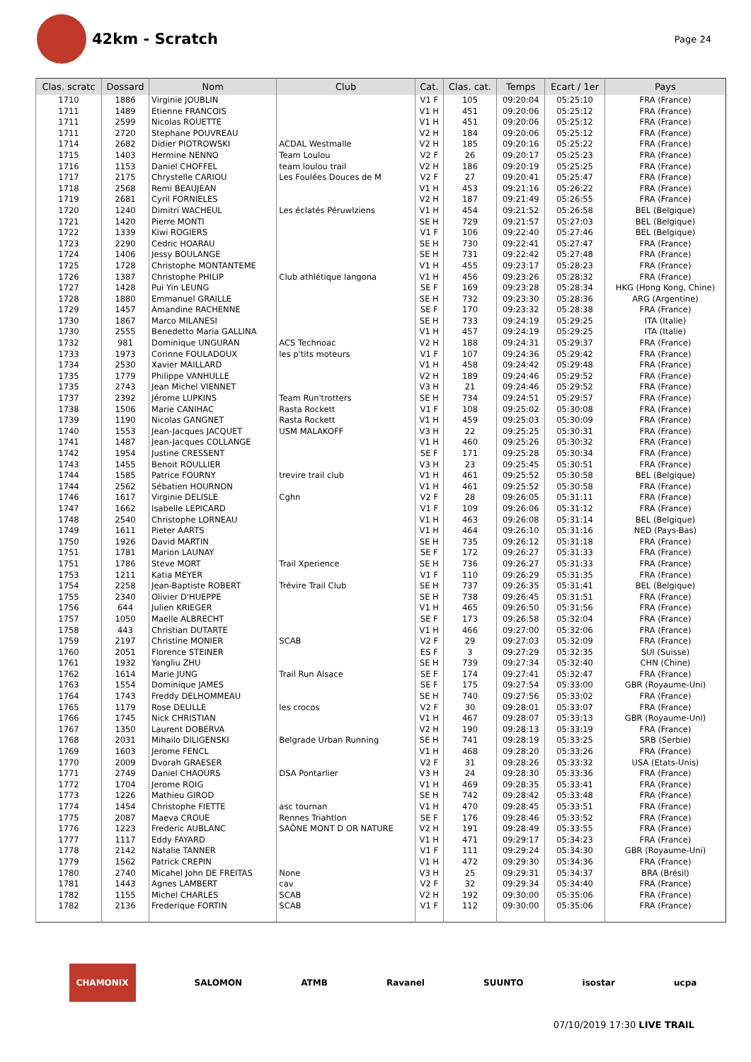42km - Scratch
Page 24
| Clas. scratc | Dossard | Nom | Club | Cat. | Clas. cat. | Temps | Ecart / 1er | Pays |
| --- | --- | --- | --- | --- | --- | --- | --- | --- |
| 1710 | 1886 | Virginie JOUBLIN | | V1 F | 105 | 09:20:04 | 05:25:10 | FRA (France) |
| 1711 | 1489 | Etienne FRANCOIS | | V1 H | 451 | 09:20:06 | 05:25:12 | FRA (France) |
| 1711 | 2599 | Nicolas ROUETTE | | V1 H | 451 | 09:20:06 | 05:25:12 | FRA (France) |
| 1711 | 2720 | Stephane POUVREAU | | V2 H | 184 | 09:20:06 | 05:25:12 | FRA (France) |
| 1714 | 2682 | Didier PIOTROWSKI | ACDAL Westmalle | V2 H | 185 | 09:20:16 | 05:25:22 | FRA (France) |
| 1715 | 1403 | Hermine NENNO | Team Loulou | V2 F | 26 | 09:20:17 | 05:25:23 | FRA (France) |
| 1716 | 1153 | Daniel CHOFFEL | team loulou trail | V2 H | 186 | 09:20:19 | 05:25:25 | FRA (France) |
| 1717 | 2175 | Chrystelle CARIOU | Les Foulées Douces de M | V2 F | 27 | 09:20:41 | 05:25:47 | FRA (France) |
| 1718 | 2568 | Remi BEAUJEAN | | V1 H | 453 | 09:21:16 | 05:26:22 | FRA (France) |
| 1719 | 2681 | Cyril FORNIELES | | V2 H | 187 | 09:21:49 | 05:26:55 | FRA (France) |
| 1720 | 1240 | Dimitri WACHEUL | Les éclatés Péruwlziens | V1 H | 454 | 09:21:52 | 05:26:58 | BEL (Belgique) |
| 1721 | 1420 | Pierre MONTI | | SE H | 729 | 09:21:57 | 05:27:03 | BEL (Belgique) |
| 1722 | 1339 | Kiwi ROGIERS | | V1 F | 106 | 09:22:40 | 05:27:46 | BEL (Belgique) |
| 1723 | 2290 | Cedric HOARAU | | SE H | 730 | 09:22:41 | 05:27:47 | FRA (France) |
| 1724 | 1406 | Jessy BOULANGE | | SE H | 731 | 09:22:42 | 05:27:48 | FRA (France) |
| 1725 | 1728 | Christophe MONTANTEME | | V1 H | 455 | 09:23:17 | 05:28:23 | FRA (France) |
| 1726 | 1387 | Christophe PHILIP | Club athlétique langona | V1 H | 456 | 09:23:26 | 05:28:32 | FRA (France) |
| 1727 | 1428 | Pui Yin LEUNG | | SE F | 169 | 09:23:28 | 05:28:34 | HKG (Hong Kong, Chine) |
| 1728 | 1880 | Emmanuel GRAILLE | | SE H | 732 | 09:23:30 | 05:28:36 | ARG (Argentine) |
| 1729 | 1457 | Amandine RACHENNE | | SE F | 170 | 09:23:32 | 05:28:38 | FRA (France) |
| 1730 | 1867 | Marco MILANESI | | SE H | 733 | 09:24:19 | 05:29:25 | ITA (Italie) |
| 1730 | 2555 | Benedetto Maria GALLINA | | V1 H | 457 | 09:24:19 | 05:29:25 | ITA (Italie) |
| 1732 | 981 | Dominique UNGURAN | ACS Technoac | V2 H | 188 | 09:24:31 | 05:29:37 | FRA (France) |
| 1733 | 1973 | Corinne FOULADOUX | les p'tits moteurs | V1 F | 107 | 09:24:36 | 05:29:42 | FRA (France) |
| 1734 | 2530 | Xavier MAILLARD | | V1 H | 458 | 09:24:42 | 05:29:48 | FRA (France) |
| 1735 | 1779 | Philippe VANHULLE | | V2 H | 189 | 09:24:46 | 05:29:52 | FRA (France) |
| 1735 | 2743 | Jean Michel VIENNET | | V3 H | 21 | 09:24:46 | 05:29:52 | FRA (France) |
| 1737 | 2392 | Jérome LUPKINS | Team Run'trotters | SE H | 734 | 09:24:51 | 05:29:57 | FRA (France) |
| 1738 | 1506 | Marie CANIHAC | Rasta Rockett | V1 F | 108 | 09:25:02 | 05:30:08 | FRA (France) |
| 1739 | 1190 | Nicolas GANGNET | Rasta Rockett | V1 H | 459 | 09:25:03 | 05:30:09 | FRA (France) |
| 1740 | 1553 | Jean-Jacques JACQUET | USM MALAKOFF | V3 H | 22 | 09:25:25 | 05:30:31 | FRA (France) |
| 1741 | 1487 | Jean-Jacques COLLANGE | | V1 H | 460 | 09:25:26 | 05:30:32 | FRA (France) |
| 1742 | 1954 | Justine CRESSENT | | SE F | 171 | 09:25:28 | 05:30:34 | FRA (France) |
| 1743 | 1455 | Benoit ROULLIER | | V3 H | 23 | 09:25:45 | 05:30:51 | FRA (France) |
| 1744 | 1585 | Patrice FOURNY | trevire trail club | V1 H | 461 | 09:25:52 | 05:30:58 | BEL (Belgique) |
| 1744 | 2562 | Sébatien HOURNON | | V1 H | 461 | 09:25:52 | 05:30:58 | FRA (France) |
| 1746 | 1617 | Virginie DELISLE | Cghn | V2 F | 28 | 09:26:05 | 05:31:11 | FRA (France) |
| 1747 | 1662 | Isabelle LEPICARD | | V1 F | 109 | 09:26:06 | 05:31:12 | FRA (France) |
| 1748 | 2540 | Christophe LORNEAU | | V1 H | 463 | 09:26:08 | 05:31:14 | BEL (Belgique) |
| 1749 | 1611 | Pieter AARTS | | V1 H | 464 | 09:26:10 | 05:31:16 | NED (Pays-Bas) |
| 1750 | 1926 | David MARTIN | | SE H | 735 | 09:26:12 | 05:31:18 | FRA (France) |
| 1751 | 1781 | Marion LAUNAY | | SE F | 172 | 09:26:27 | 05:31:33 | FRA (France) |
| 1751 | 1786 | Steve MORT | Trail Xperience | SE H | 736 | 09:26:27 | 05:31:33 | FRA (France) |
| 1753 | 1211 | Katia MEYER | | V1 F | 110 | 09:26:29 | 05:31:35 | FRA (France) |
| 1754 | 2258 | Jean-Baptiste ROBERT | Trévire Trail Club | SE H | 737 | 09:26:35 | 05:31:41 | BEL (Belgique) |
| 1755 | 2340 | Olivier D'HUEPPE | | SE H | 738 | 09:26:45 | 05:31:51 | FRA (France) |
| 1756 | 644 | Julien KRIEGER | | V1 H | 465 | 09:26:50 | 05:31:56 | FRA (France) |
| 1757 | 1050 | Maelle ALBRECHT | | SE F | 173 | 09:26:58 | 05:32:04 | FRA (France) |
| 1758 | 443 | Christian DUTARTE | | V1 H | 466 | 09:27:00 | 05:32:06 | FRA (France) |
| 1759 | 2197 | Christine MONIER | SCAB | V2 F | 29 | 09:27:03 | 05:32:09 | FRA (France) |
| 1760 | 2051 | Florence STEINER | | ES F | 3 | 09:27:29 | 05:32:35 | SUI (Suisse) |
| 1761 | 1932 | Yangliu ZHU | | SE H | 739 | 09:27:34 | 05:32:40 | CHN (Chine) |
| 1762 | 1614 | Marie JUNG | Trail Run Alsace | SE F | 174 | 09:27:41 | 05:32:47 | FRA (France) |
| 1763 | 1554 | Dominique JAMES | | SE F | 175 | 09:27:54 | 05:33:00 | GBR (Royaume-Uni) |
| 1764 | 1743 | Freddy DELHOMMEAU | | SE H | 740 | 09:27:56 | 05:33:02 | FRA (France) |
| 1765 | 1179 | Rose DELILLE | les crocos | V2 F | 30 | 09:28:01 | 05:33:07 | FRA (France) |
| 1766 | 1745 | Nick CHRISTIAN | | V1 H | 467 | 09:28:07 | 05:33:13 | GBR (Royaume-Uni) |
| 1767 | 1350 | Laurent DOBERVA | | V2 H | 190 | 09:28:13 | 05:33:19 | FRA (France) |
| 1768 | 2031 | Mihailo DILIGENSKI | Belgrade Urban Running | SE H | 741 | 09:28:19 | 05:33:25 | SRB (Serbie) |
| 1769 | 1603 | Jerome FENCL | | V1 H | 468 | 09:28:20 | 05:33:26 | FRA (France) |
| 1770 | 2009 | Dvorah GRAESER | | V2 F | 31 | 09:28:26 | 05:33:32 | USA (Etats-Unis) |
| 1771 | 2749 | Daniel CHAOURS | DSA Pontarlier | V3 H | 24 | 09:28:30 | 05:33:36 | FRA (France) |
| 1772 | 1704 | Jerome ROIG | | V1 H | 469 | 09:28:35 | 05:33:41 | FRA (France) |
| 1773 | 1226 | Mathieu GIROD | | SE H | 742 | 09:28:42 | 05:33:48 | FRA (France) |
| 1774 | 1454 | Christophe FIETTE | asc tournan | V1 H | 470 | 09:28:45 | 05:33:51 | FRA (France) |
| 1775 | 2087 | Maeva CROUE | Rennes Triahtlon | SE F | 176 | 09:28:46 | 05:33:52 | FRA (France) |
| 1776 | 1223 | Frederic AUBLANC | SAÔNE MONT D OR NATURE | V2 H | 191 | 09:28:49 | 05:33:55 | FRA (France) |
| 1777 | 1117 | Eddy FAYARD | | V1 H | 471 | 09:29:17 | 05:34:23 | FRA (France) |
| 1778 | 2142 | Natalie TANNER | | V1 F | 111 | 09:29:24 | 05:34:30 | GBR (Royaume-Uni) |
| 1779 | 1562 | Patrick CREPIN | | V1 H | 472 | 09:29:30 | 05:34:36 | FRA (France) |
| 1780 | 2740 | Micahel John DE FREITAS | None | V3 H | 25 | 09:29:31 | 05:34:37 | BRA (Brésil) |
| 1781 | 1443 | Agnes LAMBERT | cav | V2 F | 32 | 09:29:34 | 05:34:40 | FRA (France) |
| 1782 | 1155 | Michel CHARLES | SCAB | V2 H | 192 | 09:30:00 | 05:35:06 | FRA (France) |
| 1782 | 2136 | Frederique FORTIN | SCAB | V1 F | 112 | 09:30:00 | 05:35:06 | FRA (France) |
CHAMONIX SALOMON ATMB Ravanel SUUNTO isostar ucpa
07/10/2019 17:30 LIVE TRAIL